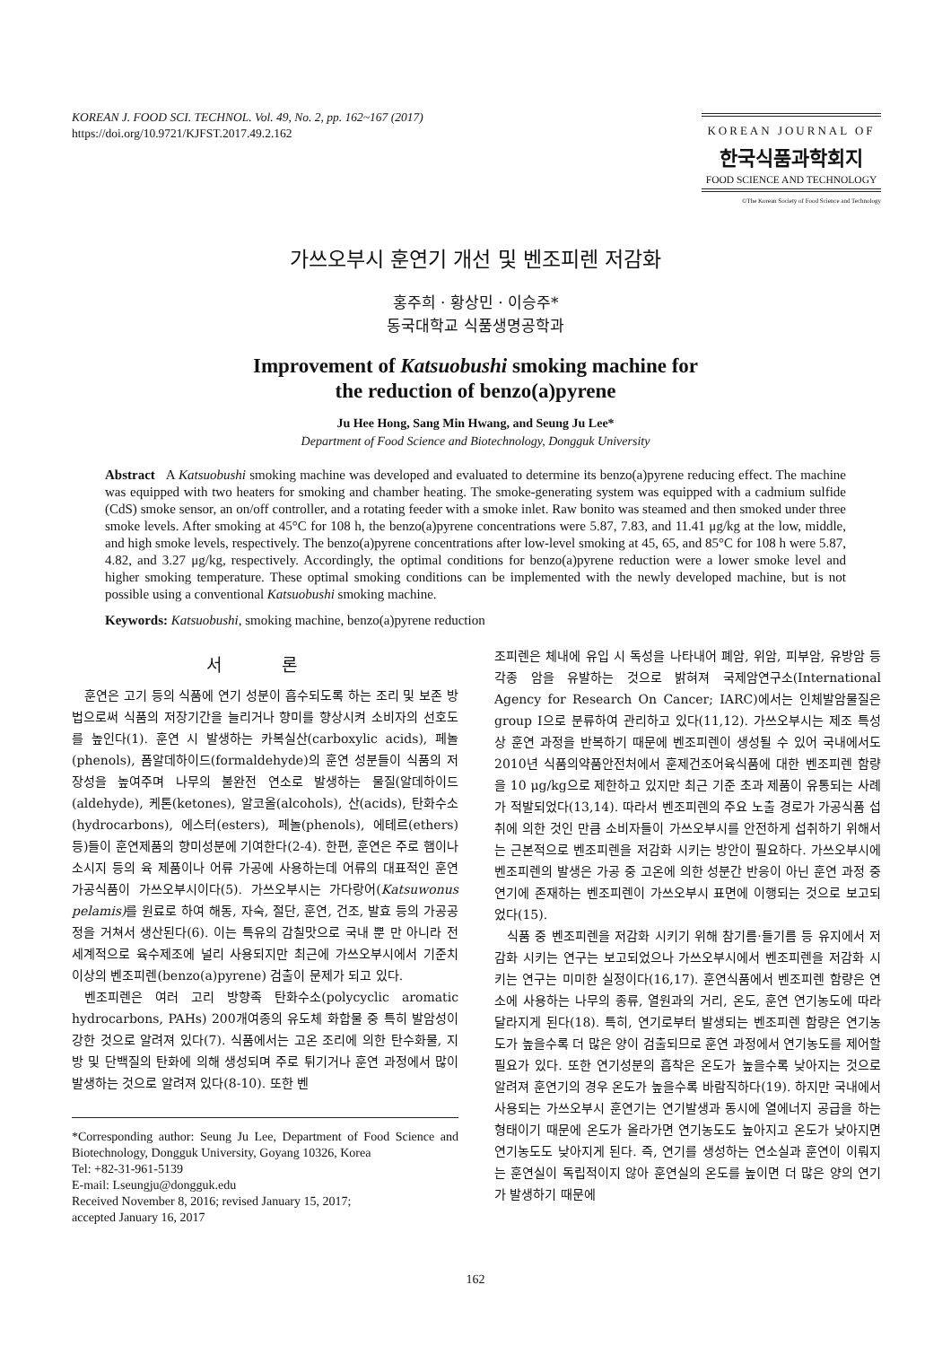KOREAN J. FOOD SCI. TECHNOL. Vol. 49, No. 2, pp. 162~167 (2017)
https://doi.org/10.9721/KJFST.2017.49.2.162
KOREAN JOURNAL OF
한국식품과학회지
FOOD SCIENCE AND TECHNOLOGY
©The Korean Society of Food Science and Technology
가쓰오부시 훈연기 개선 및 벤조피렌 저감화
홍주희 · 황상민 · 이승주*
동국대학교 식품생명공학과
Improvement of Katsuobushi smoking machine for
the reduction of benzo(a)pyrene
Ju Hee Hong, Sang Min Hwang, and Seung Ju Lee*
Department of Food Science and Biotechnology, Dongguk University
Abstract A Katsuobushi smoking machine was developed and evaluated to determine its benzo(a)pyrene reducing effect. The machine was equipped with two heaters for smoking and chamber heating. The smoke-generating system was equipped with a cadmium sulfide (CdS) smoke sensor, an on/off controller, and a rotating feeder with a smoke inlet. Raw bonito was steamed and then smoked under three smoke levels. After smoking at 45°C for 108 h, the benzo(a)pyrene concentrations were 5.87, 7.83, and 11.41 μg/kg at the low, middle, and high smoke levels, respectively. The benzo(a)pyrene concentrations after low-level smoking at 45, 65, and 85°C for 108 h were 5.87, 4.82, and 3.27 μg/kg, respectively. Accordingly, the optimal conditions for benzo(a)pyrene reduction were a lower smoke level and higher smoking temperature. These optimal smoking conditions can be implemented with the newly developed machine, but is not possible using a conventional Katsuobushi smoking machine.
Keywords: Katsuobushi, smoking machine, benzo(a)pyrene reduction
서 론
훈연은 고기 등의 식품에 연기 성분이 흡수되도록 하는 조리 및 보존 방법으로써 식품의 저장기간을 늘리거나 향미를 향상시켜 소비자의 선호도를 높인다(1). 훈연 시 발생하는 카복실산(carboxylic acids), 페놀(phenols), 폼알데하이드(formaldehyde)의 훈연 성분들이 식품의 저장성을 높여주며 나무의 불완전 연소로 발생하는 물질(알데하이드(aldehyde), 케톤(ketones), 알코올(alcohols), 산(acids), 탄화수소(hydrocarbons), 에스터(esters), 페놀(phenols), 에테르(ethers) 등)들이 훈연제품의 향미성분에 기여한다(2-4). 한편, 훈연은 주로 햄이나 소시지 등의 육 제품이나 어류 가공에 사용하는데 어류의 대표적인 훈연 가공식품이 가쓰오부시이다(5). 가쓰오부시는 가다랑어(Katsuwonus pelamis) 를 원료로 하여 해동, 자숙, 절단, 훈연, 건조, 발효 등의 가공공정을 거쳐서 생산된다(6). 이는 특유의 감칠맛으로 국내 뿐 만 아니라 전세계적으로 육수제조에 널리 사용되지만 최근에 가쓰오부시에서 기준치 이상의 벤조피렌(benzo(a)pyrene) 검출이 문제가 되고 있다.
벤조피렌은 여러 고리 방향족 탄화수소(polycyclic aromatic hydrocarbons, PAHs) 200개여종의 유도체 화합물 중 특히 발암성이 강한 것으로 알려져 있다(7). 식품에서는 고온 조리에 의한 탄수화물, 지방 및 단백질의 탄화에 의해 생성되며 주로 튀기거나 훈연 과정에서 많이 발생하는 것으로 알려져 있다(8-10). 또한 벤
*Corresponding author: Seung Ju Lee, Department of Food Science and Biotechnology, Dongguk University, Goyang 10326, Korea
Tel: +82-31-961-5139
E-mail: Lseungju@dongguk.edu
Received November 8, 2016; revised January 15, 2017;
accepted January 16, 2017
조피렌은 체내에 유입 시 독성을 나타내어 폐암, 위암, 피부암, 유방암 등 각종 암을 유발하는 것으로 밝혀져 국제암연구소(International Agency for Research On Cancer; IARC)에서는 인체발암물질은 group I으로 분류하여 관리하고 있다(11,12). 가쓰오부시는 제조 특성상 훈연 과정을 반복하기 때문에 벤조피렌이 생성될 수 있어 국내에서도 2010년 식품의약품안전처에서 훈제건조어육식품에 대한 벤조피렌 함량을 10 μg/kg으로 제한하고 있지만 최근 기준 초과 제품이 유통되는 사례가 적발되었다(13,14). 따라서 벤조피렌의 주요 노출 경로가 가공식품 섭취에 의한 것인 만큼 소비자들이 가쓰오부시를 안전하게 섭취하기 위해서는 근본적으로 벤조피렌을 저감화 시키는 방안이 필요하다. 가쓰오부시에 벤조피렌의 발생은 가공 중 고온에 의한 성분간 반응이 아닌 훈연 과정 중 연기에 존재하는 벤조피렌이 가쓰오부시 표면에 이행되는 것으로 보고되었다(15).
식품 중 벤조피렌을 저감화 시키기 위해 참기름·들기름 등 유지에서 저감화 시키는 연구는 보고되었으나 가쓰오부시에서 벤조피렌을 저감화 시키는 연구는 미미한 실정이다(16,17). 훈연식품에서 벤조피렌 함량은 연소에 사용하는 나무의 종류, 열원과의 거리, 온도, 훈연 연기농도에 따라 달라지게 된다(18). 특히, 연기로부터 발생되는 벤조피렌 함량은 연기농도가 높을수록 더 많은 양이 검출되므로 훈연 과정에서 연기농도를 제어할 필요가 있다. 또한 연기성분의 흡착은 온도가 높을수록 낮아지는 것으로 알려져 훈연기의 경우 온도가 높을수록 바람직하다(19). 하지만 국내에서 사용되는 가쓰오부시 훈연기는 연기발생과 동시에 열에너지 공급을 하는 형태이기 때문에 온도가 올라가면 연기농도도 높아지고 온도가 낮아지면 연기농도도 낮아지게 된다. 즉, 연기를 생성하는 연소실과 훈연이 이뤄지는 훈연실이 독립적이지 않아 훈연실의 온도를 높이면 더 많은 양의 연기가 발생하기 때문에
162